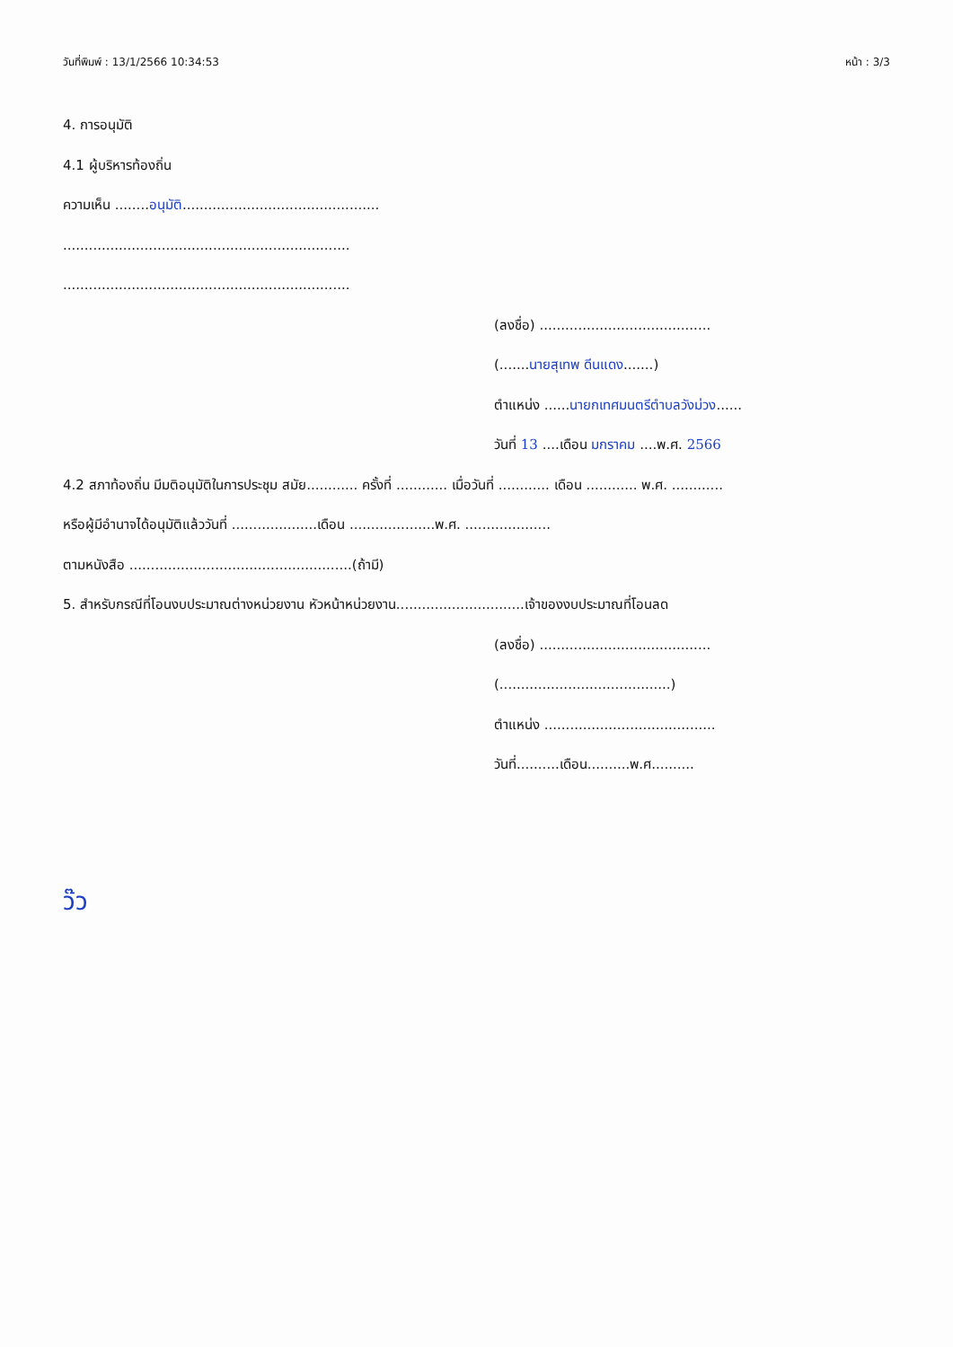วันที่พิมพ์ : 13/1/2566 10:34:53 หน้า : 3/3
4. การอนุมัติ
4.1 ผู้บริหารท้องถิ่น
ความเห็น ........อนุมัติ..............................................
...................................................................
...................................................................
(ลงชื่อ) ........................................
(.......นายสุเทพ ดีนแดง.......)
ตำแหน่ง ......นายกเทศมนตรีตำบลวังม่วง......
วันที่ 13 ....เดือน มกราคม ....พ.ศ. 2566
4.2 สภาท้องถิ่น มีมติอนุมัติในการประชุม สมัย............ ครั้งที่ ............ เมื่อวันที่ ............ เดือน ............ พ.ศ. ............
หรือผู้มีอำนาจได้อนุมัติแล้ววันที่ ....................เดือน ....................พ.ศ. ....................
ตามหนังสือ ....................................................(ถ้ามี)
5. สำหรับกรณีที่โอนงบประมาณต่างหน่วยงาน หัวหน้าหน่วยงาน..............................เจ้าของงบประมาณที่โอนลด
(ลงชื่อ) ........................................
(........................................)
ตำแหน่ง ........................................
วันที่..........เดือน..........พ.ศ..........
ว๊ว